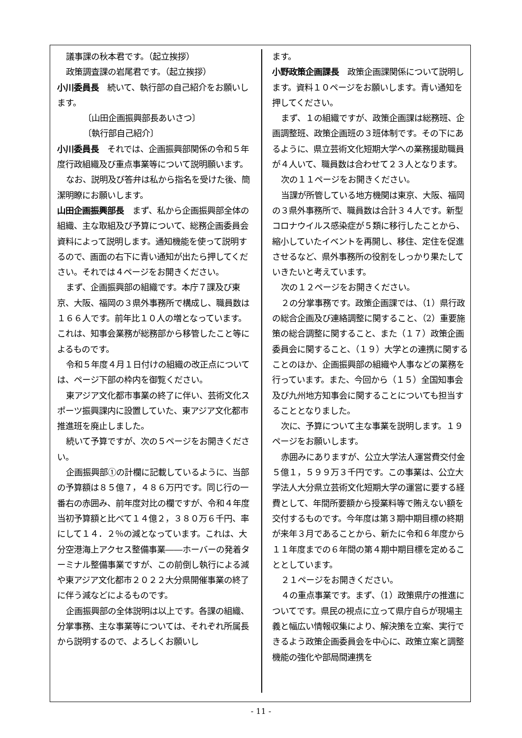議事課の秋本君です。（起立挨拶）
政策調査課の岩尾君です。（起立挨拶）
小川委員長　続いて、執行部の自己紹介をお願いします。
〔山田企画振興部長あいさつ〕
〔執行部自己紹介〕
小川委員長　それでは、企画振興部関係の令和５年度行政組織及び重点事業等について説明願います。
なお、説明及び答弁は私から指名を受けた後、簡潔明瞭にお願いします。
山田企画振興部長　まず、私から企画振興部全体の組織、主な取組及び予算について、総務企画委員会資料によって説明します。通知機能を使って説明するので、画面の右下に青い通知が出たら押してください。それでは４ページをお開きください。
まず、企画振興部の組織です。本庁７課及び東京、大阪、福岡の３県外事務所で構成し、職員数は１６６人です。前年比１０人の増となっています。これは、知事会業務が総務部から移管したこと等によるものです。
令和５年度４月１日付けの組織の改正点については、ページ下部の枠内を御覧ください。
東アジア文化都市事業の終了に伴い、芸術文化スポーツ振興課内に設置していた、東アジア文化都市推進班を廃止しました。
続いて予算ですが、次の５ページをお開きください。
企画振興部①の計欄に記載しているように、当部の予算額は８５億７，４８６万円です。同じ行の一番右の赤囲み、前年度対比の欄ですが、令和４年度当初予算額と比べて１４億２，３８０万６千円、率にして１４．２％の減となっています。これは、大分空港海上アクセス整備事業――ホーバーの発着ターミナル整備事業ですが、この前倒し執行による減や東アジア文化都市２０２２大分県開催事業の終了に伴う減などによるものです。
企画振興部の全体説明は以上です。各課の組織、分掌事務、主な事業等については、それぞれ所属長から説明するので、よろしくお願いし
ます。
小野政策企画課長　政策企画課関係について説明します。資料１０ページをお願いします。青い通知を押してください。
まず、１の組織ですが、政策企画課は総務班、企画調整班、政策企画班の３班体制です。その下にあるように、県立芸術文化短期大学への業務援助職員が４人いて、職員数は合わせて２３人となります。
次の１１ページをお開きください。
当課が所管している地方機関は東京、大阪、福岡の３県外事務所で、職員数は合計３４人です。新型コロナウイルス感染症が５類に移行したことから、縮小していたイベントを再開し、移住、定住を促進させるなど、県外事務所の役割をしっかり果たしていきたいと考えています。
次の１２ページをお開きください。
２の分掌事務です。政策企画課では、（1）県行政の総合企画及び連絡調整に関すること、（2）重要施策の総合調整に関すること、また（１７）政策企画委員会に関すること、（１９）大学との連携に関することのほか、企画振興部の組織や人事などの業務を行っています。また、今回から（１５）全国知事会及び九州地方知事会に関することについても担当することとなりました。
次に、予算について主な事業を説明します。１９ページをお願いします。
赤囲みにありますが、公立大学法人運営費交付金５億１，５９９万３千円です。この事業は、公立大学法人大分県立芸術文化短期大学の運営に要する経費として、年間所要額から授業料等で賄えない額を交付するものです。今年度は第３期中期目標の終期が来年３月であることから、新たに令和６年度から１１年度までの６年間の第４期中期目標を定めることとしています。
２１ページをお開きください。
４の重点事業です。まず、（1）政策県庁の推進についてです。県民の視点に立って県庁自らが現場主義と幅広い情報収集により、解決策を立案、実行できるよう政策企画委員会を中心に、政策立案と調整機能の強化や部局間連携を
- 11 -